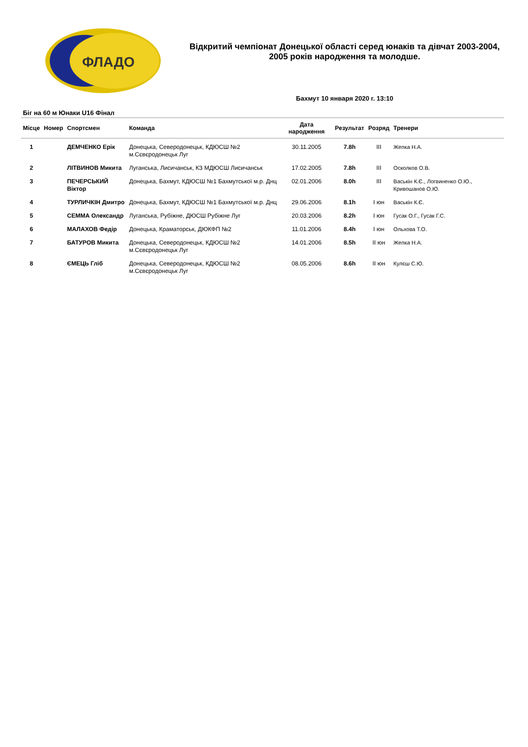ФЛАДО
Відкритий чемпіонат Донецької області серед юнаків та дівчат 2003-2004, 2005 років народження та молодше.
Бахмут 10 января 2020 г. 13:10
Біг на 60 м Юнаки U16 Фінал
| Місце | Номер | Спортсмен | Команда | Дата народження | Результат | Розряд | Тренери |
| --- | --- | --- | --- | --- | --- | --- | --- |
| 1 | | ДЕМЧЕНКО Ерік | Донецька, Северодонецьк, КДЮСШ №2 м.Сєвєродонецьк Луг | 30.11.2005 | 7.8h | III | Жепка Н.А. |
| 2 | | ЛІТВИНОВ Микита | Луганська, Лисичанськ, КЗ МДЮСШ Лисичанськ | 17.02.2005 | 7.8h | III | Осколков О.В. |
| 3 | | ПЕЧЕРСЬКИЙ Віктор | Донецька, Бахмут, КДЮСШ №1 Бахмутської м.р. Днц | 02.01.2006 | 8.0h | III | Васькін К.Є., Логвиненко О.Ю., Кривошанов О.Ю. |
| 4 | | ТУРЛИЧКІН Дмитро | Донецька, Бахмут, КДЮСШ №1 Бахмутської м.р. Днц | 29.06.2006 | 8.1h | I юн | Васькін К.Є. |
| 5 | | СЕММА Олександр | Луганська, Рубіжне, ДЮСШ Рубіжне Луг | 20.03.2006 | 8.2h | I юн | Гусак О.Г., Гусак Г.С. |
| 6 | | МАЛАХОВ Федір | Донецька, Краматорськ, ДЮКФП №2 | 11.01.2006 | 8.4h | I юн | Ольхова Т.О. |
| 7 | | БАТУРОВ Микита | Донецька, Северодонецьк, КДЮСШ №2 м.Сєвєродонецьк Луг | 14.01.2006 | 8.5h | II юн | Жепка Н.А. |
| 8 | | ЄМЕЦЬ Гліб | Донецька, Северодонецьк, КДЮСШ №2 м.Сєвєродонецьк Луг | 08.05.2006 | 8.6h | II юн | Кулєш С.Ю. |